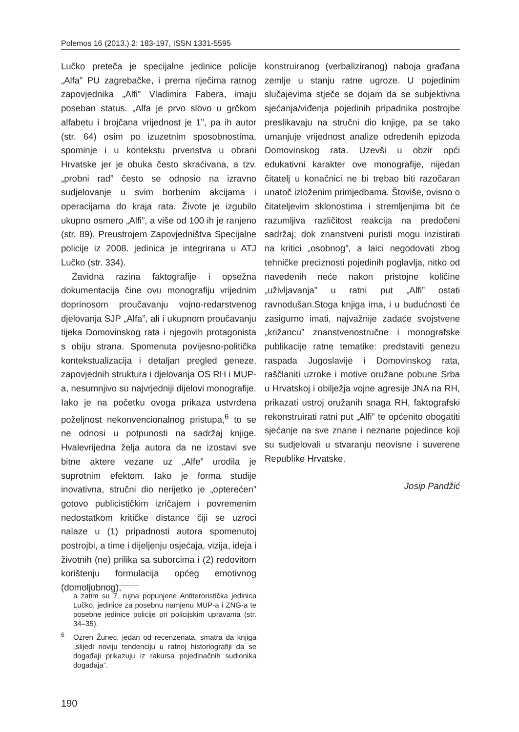Polemos 16 (2013.) 2: 183-197, ISSN 1331-5595
Lučko preteča je specijalne jedinice policije „Alfa” PU zagrebačke, i prema riječima ratnog zapovjednika „Alfi” Vladimira Fabera, imaju poseban status. „Alfa je prvo slovo u grčkom alfabetu i brojčana vrijednost je 1”, pa ih autor (str. 64) osim po izuzetnim sposobnostima, spominje i u kontekstu prvenstva u obrani Hrvatske jer je obuka često skraćivana, a tzv. „probni rad” često se odnosio na izravno sudjelovanje u svim borbenim akcijama i operacijama do kraja rata. Živote je izgubilo ukupno osmero „Alfi”, a više od 100 ih je ranjeno (str. 89). Preustrojem Zapovjedništva Specijalne policije iz 2008. jedinica je integrirana u ATJ Lučko (str. 334).
Zavidna razina faktografije i opsežna dokumentacija čine ovu monografiju vrijednim doprinosom proučavanju vojno-redarstvenog djelovanja SJP „Alfa”, ali i ukupnom proučavanju tijeka Domovinskog rata i njegovih protagonista s obiju strana. Spomenuta povijesno-politička kontekstualizacija i detaljan pregled geneze, zapovjednih struktura i djelovanja OS RH i MUP-a, nesumnjivo su najvrjedniji dijelovi monografije. Iako je na početku ovoga prikaza ustvrđena poželjnost nekonvencionalnog pristupa,<sup>6</sup> to se ne odnosi u potpunosti na sadržaj knjige. Hvalevrijedna želja autora da ne izostavi sve bitne aktere vezane uz „Alfe” urodila je suprotnim efektom. Iako je forma studije inovativna, stručni dio nerijetko je „opterećen” gotovo publicističkim izričajem i povremenim nedostatkom kritičke distance čiji se uzroci nalaze u (1) pripadnosti autora spomenutoj postrojbi, a time i dijeljenju osjećaja, vizija, ideja i životnih (ne) prilika sa suborcima i (2) redovitom korištenju formulacija općeg emotivnog (domoljubnog),
konstruiranog (verbaliziranog) naboja građana zemlje u stanju ratne ugroze. U pojedinim slučajevima stječe se dojam da se subjektivna sjećanja/viđenja pojedinih pripadnika postrojbe preslikavaju na stručni dio knjige, pa se tako umanjuje vrijednost analize određenih epizoda Domovinskog rata. Uzevši u obzir opći edukativni karakter ove monografije, nijedan čitatelj u konačnici ne bi trebao biti razočaran unatoč izloženim primjedbama. Štoviše, ovisno o čitateljevim sklonostima i stremljenjima bit će razumljiva različitost reakcija na predočeni sadržaj; dok znanstveni puristi mogu inzistirati na kritici „osobnog”, a laici negodovati zbog tehničke preciznosti pojedinih poglavlja, nitko od navedenih neće nakon pristojne količine „uživljavanja” u ratni put „Alfi” ostati ravnodušan.Stoga knjiga ima, i u budućnosti će zasigurno imati, najvažnije zadaće svojstvene „križancu” znanstvenostručne i monografske publikacije ratne tematike: predstaviti genezu raspada Jugoslavije i Domovinskog rata, raščlaniti uzroke i motive oružane pobune Srba u Hrvatskoj i obilježja vojne agresije JNA na RH, prikazati ustroj oružanih snaga RH, faktografski rekonstruirati ratni put „Alfi” te općenito obogatiti sjećanje na sve znane i neznane pojedince koji su sudjelovali u stvaranju neovisne i suverene Republike Hrvatske.
Josip Pandžić
a zatim su 7. rujna popunjene Antiteroristička jedinica Lučko, jedinice za posebnu namjenu MUP-a i ZNG-a te posebne jedinice policije pri policijskim upravama (str. 34–35).
<sup>6</sup> Ozren Žunec, jedan od recenzenata, smatra da knjiga „slijedi noviju tendenciju u ratnoj historiografiji da se događaji prikazuju iz rakursa pojedinačnih sudionika događaja”.
190